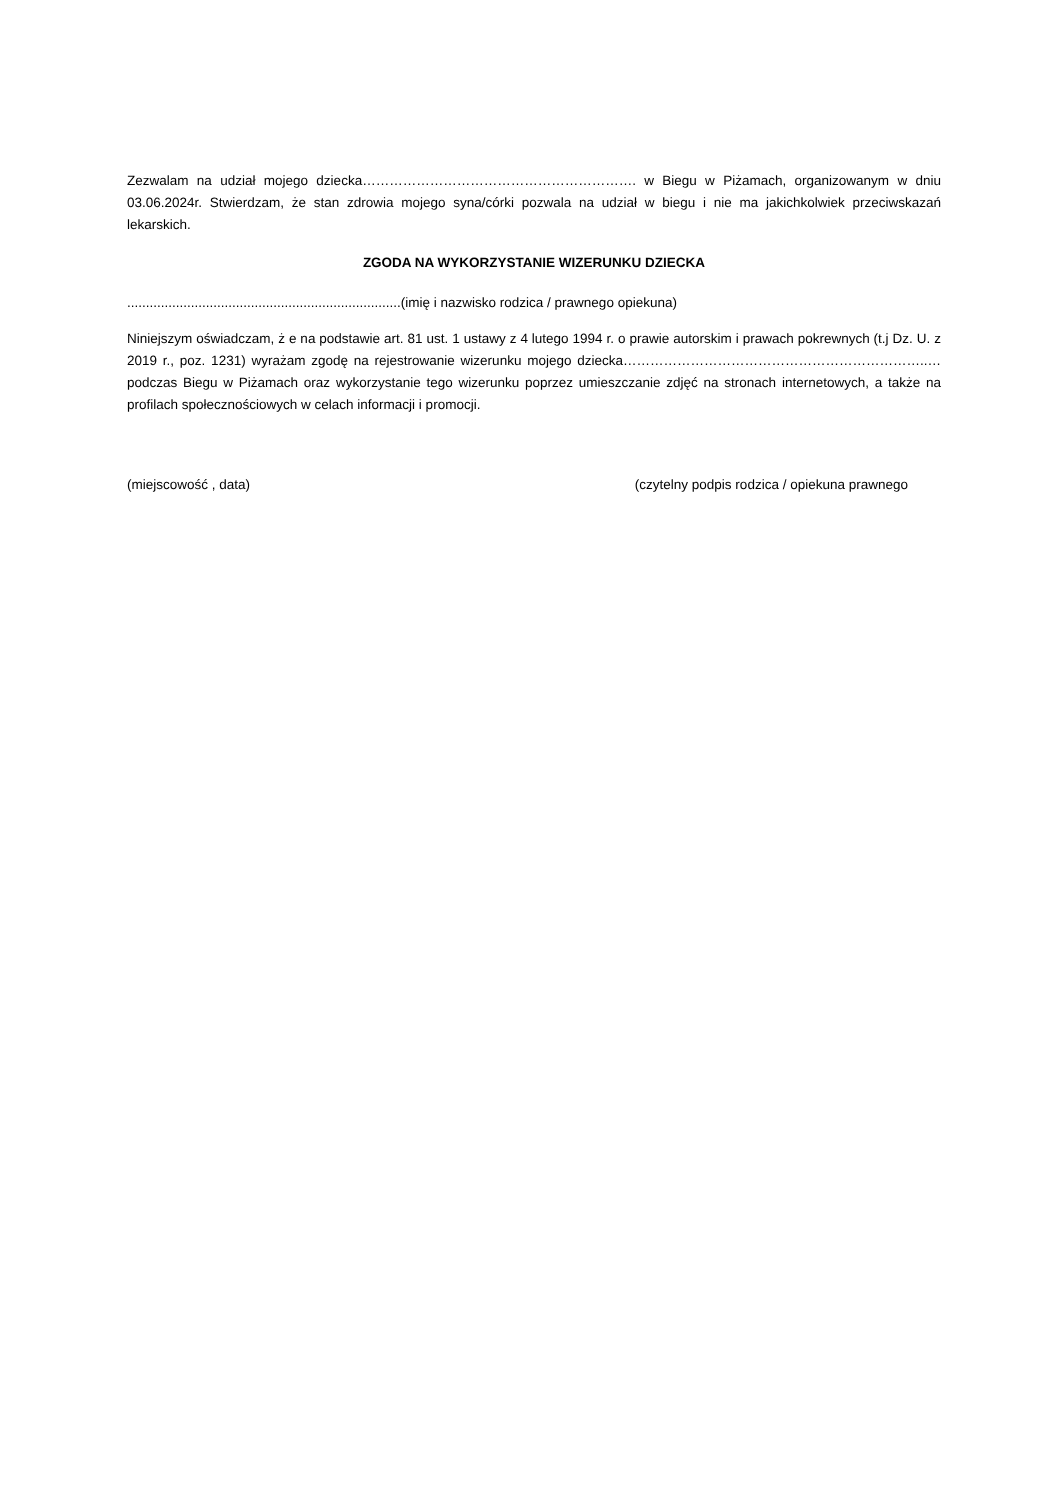Zezwalam na udział mojego dziecka……………………………………………………. w Biegu w Piżamach, organizowanym w dniu 03.06.2024r. Stwierdzam, że stan zdrowia mojego syna/córki pozwala na udział w biegu i nie ma jakichkolwiek przeciwskazań lekarskich.
ZGODA NA WYKORZYSTANIE WIZERUNKU DZIECKA
.........................................................................(imię i nazwisko rodzica / prawnego opiekuna)
Niniejszym oświadczam, ż e na podstawie art. 81 ust. 1 ustawy z 4 lutego 1994 r. o prawie autorskim i prawach pokrewnych (t.j Dz. U. z 2019 r., poz. 1231) wyrażam zgodę na rejestrowanie wizerunku mojego dziecka…………………………………………………………..… podczas Biegu w Piżamach oraz wykorzystanie tego wizerunku poprzez umieszczanie zdjęć na stronach internetowych, a także na profilach społecznościowych w celach informacji i promocji.
(miejscowość , data) (czytelny podpis rodzica / opiekuna prawnego